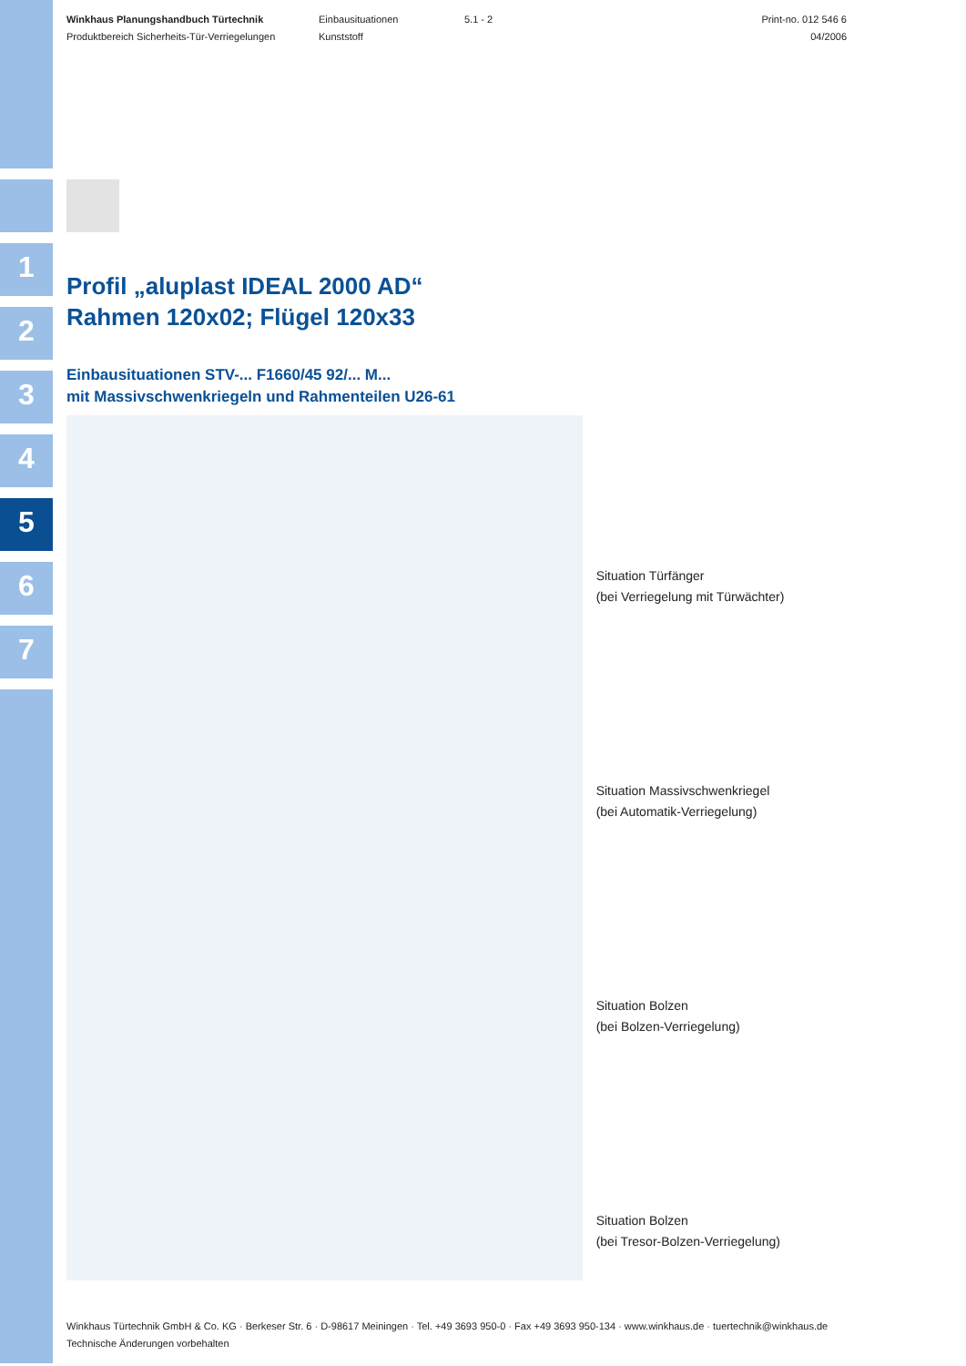1
2
3
4
5
6
7
Winkhaus Planungshandbuch Türtechnik
Produktbereich Sicherheits-Tür-Verriegelungen
Einbausituationen
Kunststoff
5.1 - 2 Print-no. 012 546 6
04/2006
Profil „aluplast IDEAL 2000 AD“
Rahmen 120x02; Flügel 120x33
Einbausituationen STV-... F1660/45 92/... M...
mit Massivschwenkriegeln und Rahmenteilen U26-61
Situation Türfänger
(bei Verriegelung mit Türwächter)
Situation Massivschwenkriegel
(bei Automatik-Verriegelung)
Situation Bolzen
(bei Bolzen-Verriegelung)
Situation Bolzen
(bei Tresor-Bolzen-Verriegelung)
Winkhaus Türtechnik GmbH & Co. KG · Berkeser Str. 6 · D-98617 Meiningen · Tel. +49 3693 950-0 · Fax +49 3693 950-134 · www.winkhaus.de · tuertechnik@winkhaus.de
Technische Änderungen vorbehalten